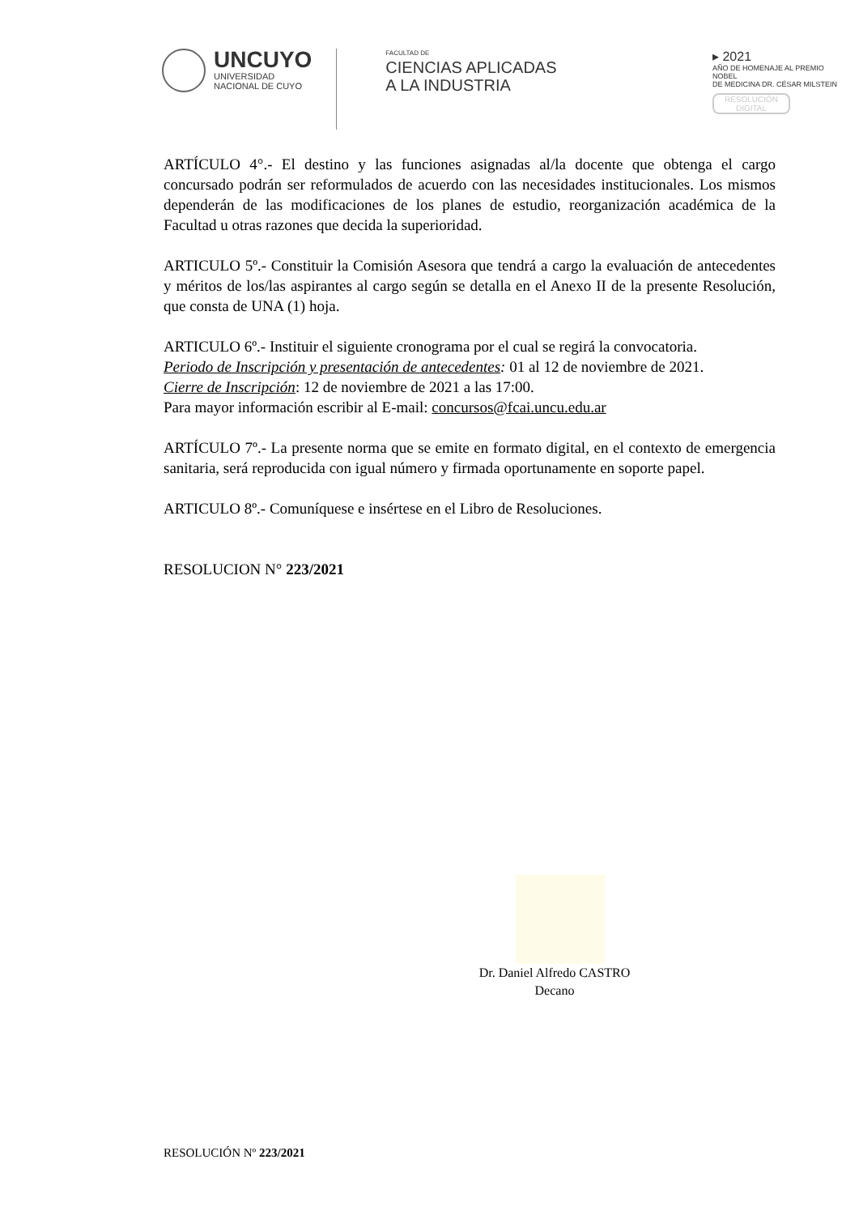UNCUYO
UNIVERSIDAD
NACIONAL DE CUYO
FACULTAD DE
CIENCIAS APLICADAS
A LA INDUSTRIA
▸ 2021
AÑO DE HOMENAJE AL PREMIO NOBEL
DE MEDICINA DR. CÉSAR MILSTEIN
RESOLUCIÓN
DIGITAL
ARTÍCULO 4°.- El destino y las funciones asignadas al/la docente que obtenga el cargo concursado podrán ser reformulados de acuerdo con las necesidades institucionales. Los mismos dependerán de las modificaciones de los planes de estudio, reorganización académica de la Facultad u otras razones que decida la superioridad.
ARTICULO 5º.- Constituir la Comisión Asesora que tendrá a cargo la evaluación de antecedentes y méritos de los/las aspirantes al cargo según se detalla en el Anexo II de la presente Resolución, que consta de UNA (1) hoja.
ARTICULO 6º.- Instituir el siguiente cronograma por el cual se regirá la convocatoria.
Periodo de Inscripción y presentación de antecedentes: 01 al 12 de noviembre de 2021.
Cierre de Inscripción: 12 de noviembre de 2021 a las 17:00.
Para mayor información escribir al E-mail: concursos@fcai.uncu.edu.ar
ARTÍCULO 7º.- La presente norma que se emite en formato digital, en el contexto de emergencia sanitaria, será reproducida con igual número y firmada oportunamente en soporte papel.
ARTICULO 8º.- Comuníquese e insértese en el Libro de Resoluciones.
RESOLUCION N° 223/2021
Dr. Daniel Alfredo CASTRO
Decano
RESOLUCIÓN Nº 223/2021